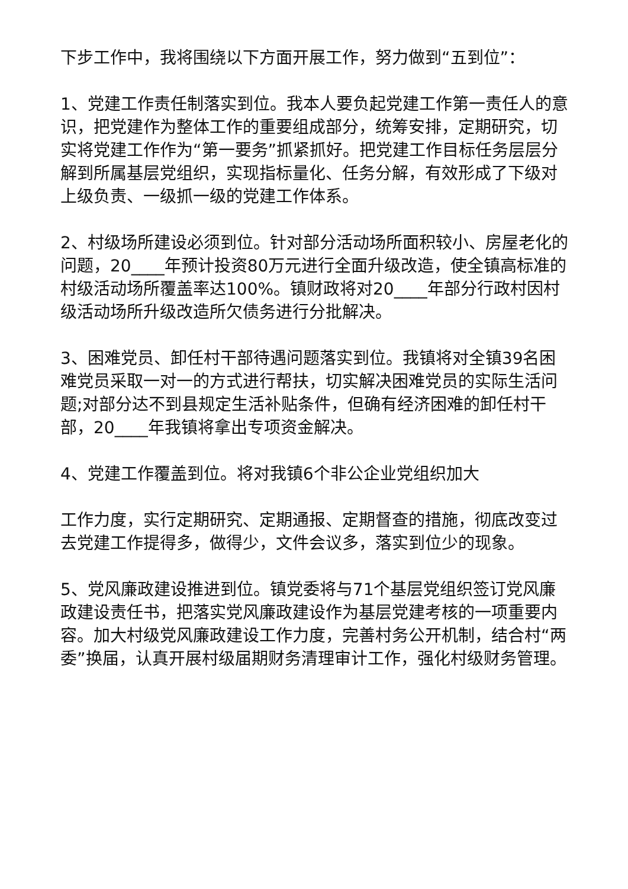下步工作中，我将围绕以下方面开展工作，努力做到“五到位”：
1、党建工作责任制落实到位。我本人要负起党建工作第一责任人的意识，把党建作为整体工作的重要组成部分，统筹安排，定期研究，切实将党建工作作为“第一要务”抓紧抓好。把党建工作目标任务层层分解到所属基层党组织，实现指标量化、任务分解，有效形成了下级对上级负责、一级抓一级的党建工作体系。
2、村级场所建设必须到位。针对部分活动场所面积较小、房屋老化的问题，20____年预计投资80万元进行全面升级改造，使全镇高标准的村级活动场所覆盖率达100%。镇财政将对20____年部分行政村因村级活动场所升级改造所欠债务进行分批解决。
3、困难党员、卸任村干部待遇问题落实到位。我镇将对全镇39名困难党员采取一对一的方式进行帮扶，切实解决困难党员的实际生活问题;对部分达不到县规定生活补贴条件，但确有经济困难的卸任村干部，20____年我镇将拿出专项资金解决。
4、党建工作覆盖到位。将对我镇6个非公企业党组织加大
工作力度，实行定期研究、定期通报、定期督查的措施，彻底改变过去党建工作提得多，做得少，文件会议多，落实到位少的现象。
5、党风廉政建设推进到位。镇党委将与71个基层党组织签订党风廉政建设责任书，把落实党风廉政建设作为基层党建考核的一项重要内容。加大村级党风廉政建设工作力度，完善村务公开机制，结合村“两委”换届，认真开展村级届期财务清理审计工作，强化村级财务管理。